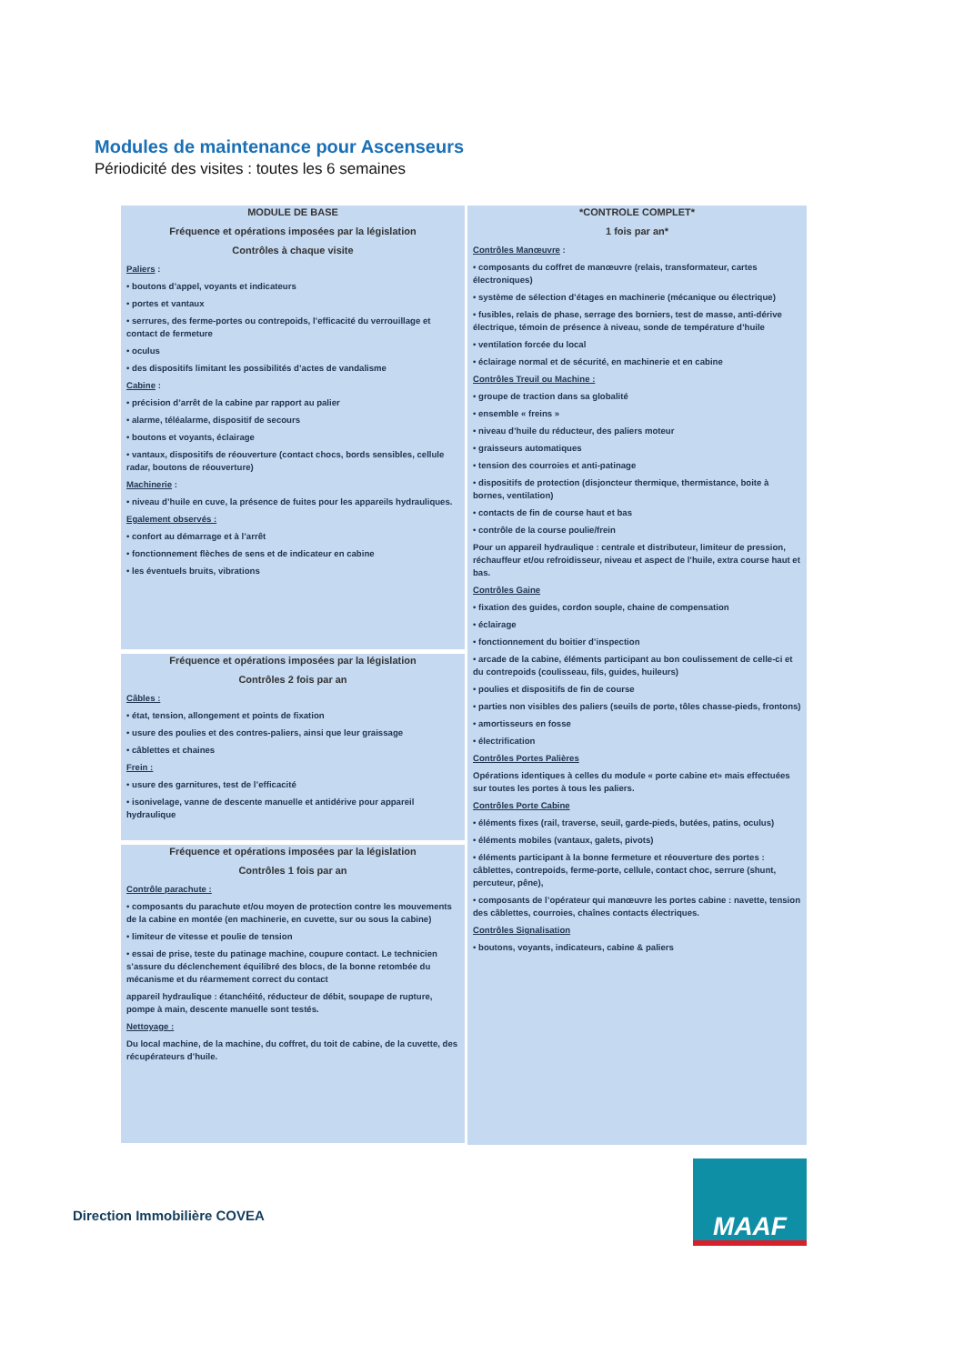Modules de maintenance pour Ascenseurs
Périodicité des visites : toutes les 6 semaines
MODULE DE BASE
Fréquence et opérations imposées par la législation
Contrôles à chaque visite
Paliers :
• boutons d’appel, voyants et indicateurs
• portes et vantaux
• serrures, des ferme-portes ou contrepoids, l’efficacité du verrouillage et contact de fermeture
• oculus
• des dispositifs limitant les possibilités d’actes de vandalisme
Cabine :
• précision d’arrêt de la cabine par rapport au palier
• alarme, téléalarme, dispositif de secours
• boutons et voyants, éclairage
• vantaux, dispositifs de réouverture (contact chocs, bords sensibles, cellule radar, boutons de réouverture)
Machinerie :
• niveau d’huile en cuve, la présence de fuites pour les appareils hydrauliques.
Egalement observés :
• confort au démarrage et à l’arrêt
• fonctionnement flèches de sens et de indicateur en cabine
• les éventuels bruits, vibrations
Fréquence et opérations imposées par la législation
Contrôles 2 fois par an
Câbles :
• état, tension, allongement et points de fixation
• usure des poulies et des contres-paliers, ainsi que leur graissage
• câblettes et chaines
Frein :
• usure des garnitures, test de l’efficacité
• isonivelage, vanne de descente manuelle et antidérive pour appareil hydraulique
Fréquence et opérations imposées par la législation
Contrôles 1 fois par an
Contrôle parachute :
• composants du parachute et/ou moyen de protection contre les mouvements de la cabine en montée (en machinerie, en cuvette, sur ou sous la cabine)
• limiteur de vitesse et poulie de tension
• essai de prise, teste du patinage machine, coupure contact. Le technicien s’assure du déclenchement équilibré des blocs, de la bonne retombée du mécanisme et du réarmement correct du contact
appareil hydraulique : étanchéité, réducteur de débit, soupape de rupture, pompe à main, descente manuelle sont testés.
Nettoyage :
Du local machine, de la machine, du coffret, du toit de cabine, de la cuvette, des récupérateurs d’huile.
*CONTROLE COMPLET*
1 fois par an*
Contrôles Manœuvre :
• composants du coffret de manœuvre (relais, transformateur, cartes électroniques)
• système de sélection d’étages en machinerie (mécanique ou électrique)
• fusibles, relais de phase, serrage des borniers, test de masse, anti-dérive électrique, témoin de présence à niveau, sonde de température d’huile
• ventilation forcée du local
• éclairage normal et de sécurité, en machinerie et en cabine
Contrôles Treuil ou Machine :
• groupe de traction dans sa globalité
• ensemble « freins »
• niveau d’huile du réducteur, des paliers moteur
• graisseurs automatiques
• tension des courroies et anti-patinage
• dispositifs de protection (disjoncteur thermique, thermistance, boite à bornes, ventilation)
• contacts de fin de course haut et bas
• contrôle de la course poulie/frein
Pour un appareil hydraulique : centrale et distributeur, limiteur de pression, réchauffeur et/ou refroidisseur, niveau et aspect de l’huile, extra course haut et bas.
Contrôles Gaine
• fixation des guides, cordon souple, chaine de compensation
• éclairage
• fonctionnement du boitier d’inspection
• arcade de la cabine, éléments participant au bon coulissement de celle-ci et du contrepoids (coulisseau, fils, guides, huileurs)
• poulies et dispositifs de fin de course
• parties non visibles des paliers (seuils de porte, tôles chasse-pieds, frontons)
• amortisseurs en fosse
• électrification
Contrôles Portes Palières
Opérations identiques à celles du module « porte cabine et» mais effectuées sur toutes les portes à tous les paliers.
Contrôles Porte Cabine
• éléments fixes (rail, traverse, seuil, garde-pieds, butées, patins, oculus)
• éléments mobiles (vantaux, galets, pivots)
• éléments participant à la bonne fermeture et réouverture des portes : câblettes, contrepoids, ferme-porte, cellule, contact choc, serrure (shunt, percuteur, pêne),
• composants de l’opérateur qui manœuvre les portes cabine : navette, tension des câblettes, courroies, chaînes contacts électriques.
Contrôles Signalisation
• boutons, voyants, indicateurs, cabine & paliers
Direction Immobilière COVEA
MAAF